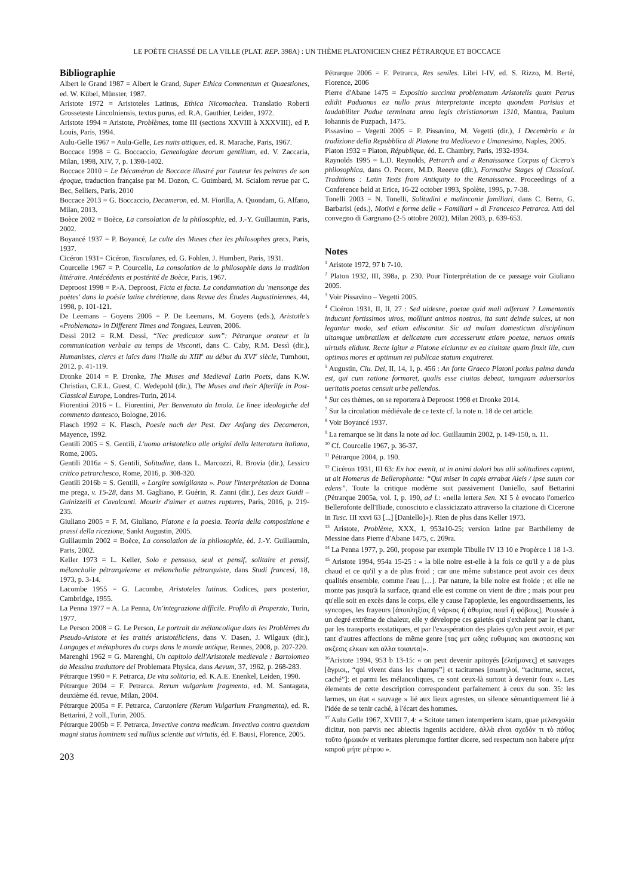LE POÈTE CHASSÉ DE LA VILLE (PLAT. REP. 398A) : UN THÈME PLATONICIEN CHEZ PÉTRARQUE ET BOCCACE
Bibliographie
Albert le Grand 1987 = Albert le Grand, Super Ethica Commentum et Quaestiones, ed. W. Kübel, Münster, 1987.
Aristote 1972 = Aristoteles Latinus, Ethica Nicomachea. Translatio Roberti Grosseteste Lincolniensis, textus purus, ed. R.A. Gauthier, Leiden, 1972.
Aristote 1994 = Aristote, Problèmes, tome III (sections XXVIII à XXXVIII), ed P. Louis, Paris, 1994.
Aulu-Gelle 1967 = Aulu-Gelle, Les nuits attiques, ed. R. Marache, Paris, 1967.
Boccace 1998 = G. Boccaccio, Genealogiae deorum gentilium, ed. V. Zaccaria, Milan, 1998, XIV, 7, p. 1398-1402.
Boccace 2010 = Le Décaméron de Boccace illustré par l'auteur les peintres de son époque, traduction française par M. Dozon, C. Guimbard, M. Scialom revue par C. Bec, Selliers, Paris, 2010
Boccace 2013 = G. Boccaccio, Decameron, ed. M. Fiorilla, A. Quondam, G. Alfano, Milan, 2013.
Boèce 2002 = Boèce, La consolation de la philosophie, ed. J.-Y. Guillaumin, Paris, 2002.
Boyancé 1937 = P. Boyancé, Le culte des Muses chez les philosophes grecs, Paris, 1937.
Cicéron 1931= Cicéron, Tusculanes, ed. G. Fohlen, J. Humbert, Paris, 1931.
Courcelle 1967 = P. Courcelle, La consolation de la philosophie dans la tradition littéraire. Antécédents et postérité de Boèce, Paris, 1967.
Deproost 1998 = P.-A. Deproost, Ficta et facta. La condamnation du 'mensonge des poètes' dans la poésie latine chrétienne, dans Revue des Études Augustiniennes, 44, 1998, p. 101-121.
De Leemans – Goyens 2006 = P. De Leemans, M. Goyens (eds.), Aristotle's «Problemata» in Different Times and Tongues, Leuven, 2006.
Dessì 2012 = R.M. Dessì, “Nec predicator sum”: Pétrarque orateur et la communication verbale au temps de Visconti, dans C. Caby, R.M. Dessì (dir.), Humanistes, clercs et laïcs dans l'Italie du XIII<sup>e</sup> au début du XVI<sup>e</sup> siècle, Turnhout, 2012, p. 41-119.
Dronke 2014 = P. Dronke, The Muses and Medieval Latin Poets, dans K.W. Christian, C.E.L. Guest, C. Wedepohl (dir.), The Muses and their Afterlife in Post-Classical Europe, Londres-Turin, 2014.
Fiorentini 2016 = L. Fiorentini, Per Benvenuto da Imola. Le linee ideologiche del commento dantesco, Bologne, 2016.
Flasch 1992 = K. Flasch, Poesie nach der Pest. Der Anfang des Decameron, Mayence, 1992.
Gentili 2005 = S. Gentili, L'uomo aristotelico alle origini della letteratura italiana, Rome, 2005.
Gentili 2016a = S. Gentili, Solitudine, dans L. Marcozzi, R. Brovia (dir.), Lessico critico petrarchesco, Rome, 2016, p. 308-320.
Gentili 2016b = S. Gentili, « Largire somiglianza ». Pour l'interprétation de Donna me prega, v. 15-28, dans M. Gagliano, P. Guérin, R. Zanni (dir.), Les deux Guidi – Guinizzelli et Cavalcanti. Mourir d'aimer et autres ruptures, Paris, 2016, p. 219-235.
Giuliano 2005 = F. M. Giuliano, Platone e la poesia. Teoria della composizione e prassi della ricezione, Sankt Augustin, 2005.
Guillaumin 2002 = Boèce, La consolation de la philosophie, éd. J.-Y. Guillaumin, Paris, 2002.
Keller 1973 = L. Keller, Solo e pensoso, seul et pensif, solitaire et pensif, mélancholie pétrarquienne et mélancholie pétrarquiste, dans Studi francesi, 18, 1973, p. 3-14.
Lacombe 1955 = G. Lacombe, Aristoteles latinus. Codices, pars posterior, Cambridge, 1955.
La Penna 1977 = A. La Penna, Un'integrazione difficile. Profilo di Properzio, Turin, 1977.
Le Person 2008 = G. Le Person, Le portrait du mélancolique dans les Problèmes du Pseudo-Aristote et les traités aristotéliciens, dans V. Dasen, J. Wilgaux (dir.), Langages et métaphores du corps dans le monde antique, Rennes, 2008, p. 207-220.
Marenghi 1962 = G. Marenghi, Un capitolo dell'Aristotele medievale : Bartolomeo da Messina traduttore dei Problemata Physica, dans Aevum, 37, 1962, p. 268-283.
Pétrarque 1990 = F. Petrarca, De vita solitaria, ed. K.A.E. Enenkel, Leiden, 1990.
Pétrarque 2004 = F. Petrarca. Rerum vulgarium fragmenta, ed. M. Santagata, deuxième éd. revue, Milan, 2004.
Pétrarque 2005a = F. Petrarca, Canzoniere (Rerum Vulgarium Frangmenta), ed. R. Bettarini, 2 voll.,Turin, 2005.
Pétrarque 2005b = F. Petrarca, Invective contra medicum. Invectiva contra quendam magni status hominem sed nullius scientie aut virtutis, éd. F. Bausi, Florence, 2005.
203
Pétrarque 2006 = F. Petrarca, Res seniles. Libri I-IV, ed. S. Rizzo, M. Berté, Florence, 2006
Pierre d'Abane 1475 = Expositio succinta problematum Aristotelis quam Petrus edidit Paduanus ea nullo prius interpretante incepta quondem Parisius et laudabiliter Padue terminata anno legis christianorum 1310, Mantua, Paulum Iohannis de Puzpach, 1475.
Pissavino – Vegetti 2005 = P. Pissavino, M. Vegetti (dir.), I Decembrio e la tradizione della Repubblica di Platone tra Medioevo e Umanesimo, Naples, 2005.
Platon 1932 = Platon, République, éd. E. Chambry, Paris, 1932-1934.
Raynolds 1995 = L.D. Reynolds, Petrarch and a Renaissance Corpus of Cicero's philosophica, dans O. Pecere, M.D. Reeeve (dir.), Formative Stages of Classical. Traditions : Latin Texts from Antiquity to the Renaissance. Proceedings of a Conference held at Erice, 16-22 october 1993, Spolète, 1995, p. 7-38.
Tonelli 2003 = N. Tonelli, Solitudini e malinconie familiari, dans C. Berra, G. Barbarisi (eds.), Motivi e forme delle « Familiari » di Francesco Petrarca. Atti del convegno di Gargnano (2-5 ottobre 2002), Milan 2003, p. 639-653.
Notes
<sup>1</sup> Aristote 1972, 97 b 7-10.
<sup>2</sup> Platon 1932, III, 398a, p. 230. Pour l'interprétation de ce passage voir Giuliano 2005.
<sup>3</sup> Voir Pissavino – Vegetti 2005.
<sup>4</sup> Cicéron 1931, II, II, 27 : Sed uidesne, poetae quid mali adferant ? Lamentantis inducunt fortissimos uiros, molliunt animos nostros, ita sunt deinde sulces, ut non legantur modo, sed etiam ediscantur. Sic ad malam domesticam disciplinam uitamque umbratilem et delicatam cum accesserunt etiam poetae, neruos omnis uirtutis elidunt. Recte igitur a Platone eiciuntur ex ea ciuitate quam finxit ille, cum optimos mores et optimum rei publicae statum exquireret.
<sup>5</sup> Augustin, Ciu. Dei, II, 14, 1, p. 456 : An forte Graeco Platoni potius palma danda est, qui cum ratione formaret, qualis esse ciuitas debeat, tamquam aduersarios ueritatis poetas censuit urbe pellendos.
<sup>6</sup> Sur ces thèmes, on se reportera à Deproost 1998 et Dronke 2014.
<sup>7</sup> Sur la circulation médiévale de ce texte cf. la note n. 18 de cet article.
<sup>8</sup> Voir Boyancé 1937.
<sup>9</sup> La remarque se lit dans la note ad loc. Guillaumin 2002, p. 149-150, n. 11.
<sup>10</sup> Cf. Courcelle 1967, p. 36-37.
<sup>11</sup> Pétrarque 2004, p. 190.
<sup>12</sup> Cicéron 1931, III 63: Ex hoc evenit, ut in animi dolori bus alii solitudines captent, ut ait Homerus de Bellerophonte: “Qui miser in capis errabat Aleis / ipse suum cor edens”. Toute la critique modèrne suit passivement Daniello, sauf Bettarini (Pétrarque 2005a, vol. I, p. 190, ad l.: «nella lettera Sen. XI 5 è evocato l'omerico Bellerofonte dell'Iliade, conosciuto e classicizzato attraverso la citazione di Cicerone in Tusc. III xxvi 63 [...] [Daniello]»). Rien de plus dans Keller 1973.
<sup>13</sup> Aristote, Problème, XXX, 1, 953a10-25; version latine par Barthélemy de Messine dans Pierre d'Abane 1475, c. 269ra.
<sup>14</sup> La Penna 1977, p. 260, propose par exemple Tibulle IV 13 10 e Propèrce 1 18 1-3.
<sup>15</sup> Aristote 1994, 954a 15-25 : « la bile noire est-elle à la fois ce qu'il y a de plus chaud et ce qu'il y a de plus froid ; car une même substance peut avoir ces deux qualités ensemble, comme l'eau […]. Par nature, la bile noire est froide ; et elle ne monte pas jusqu'à la surface, quand elle est comme on vient de dire ; mais pour peu qu'elle soit en excès dans le corps, elle y cause l'apoplexie, les engourdissements, les syncopes, les frayeurs [ἀποπληξίας ἤ νάρκας ἤ ἀθυμίας ποιεῖ ἤ φόβους], Poussée à un degré extrême de chaleur, elle y développe ces gaietés qui s'exhalent par le chant, par les transports exstatiques, et par l'exaspération des plaies qu'on peut avoir, et par tant d'autres affections de même genre [τας μετ ωδης ευθυμιας και ακστασεις και ακζεσις ελκων και αλλα τοιαυτα]».
<sup>16</sup> Aristote 1994, 953 b 13-15: « on peut devenir apitoyés [ἐλεήμονες] et sauvages [ἄγριοι,, “qui vivent dans les champs”] et taciturnes [σιωπηλοί, “taciturne, secret, caché”]: et parmi les mélancoliques, ce sont ceux-là surtout à devenir foux ». Les élements de cette description correspondent parfaitement à ceux du son. 35: les larmes, un état « sauvage » lié aux lieux agrestes, un silence sémantiquement lié à l'idée de se tenir caché, à l'écart des hommes.
<sup>17</sup> Aulu Gelle 1967, XVIII 7, 4: « Scitote tamen intemperiem istam, quae μελανχολία dicitur, non parvis nec abiectis ingeniis accidere, ἀλλὰ εἶναι σχεδόν τι τὸ πάθος τοῦτο ἡρωικόν et veritates plerumque fortiter dicere, sed respectum non habere μήτε καιροῦ μήτε μέτρου ».